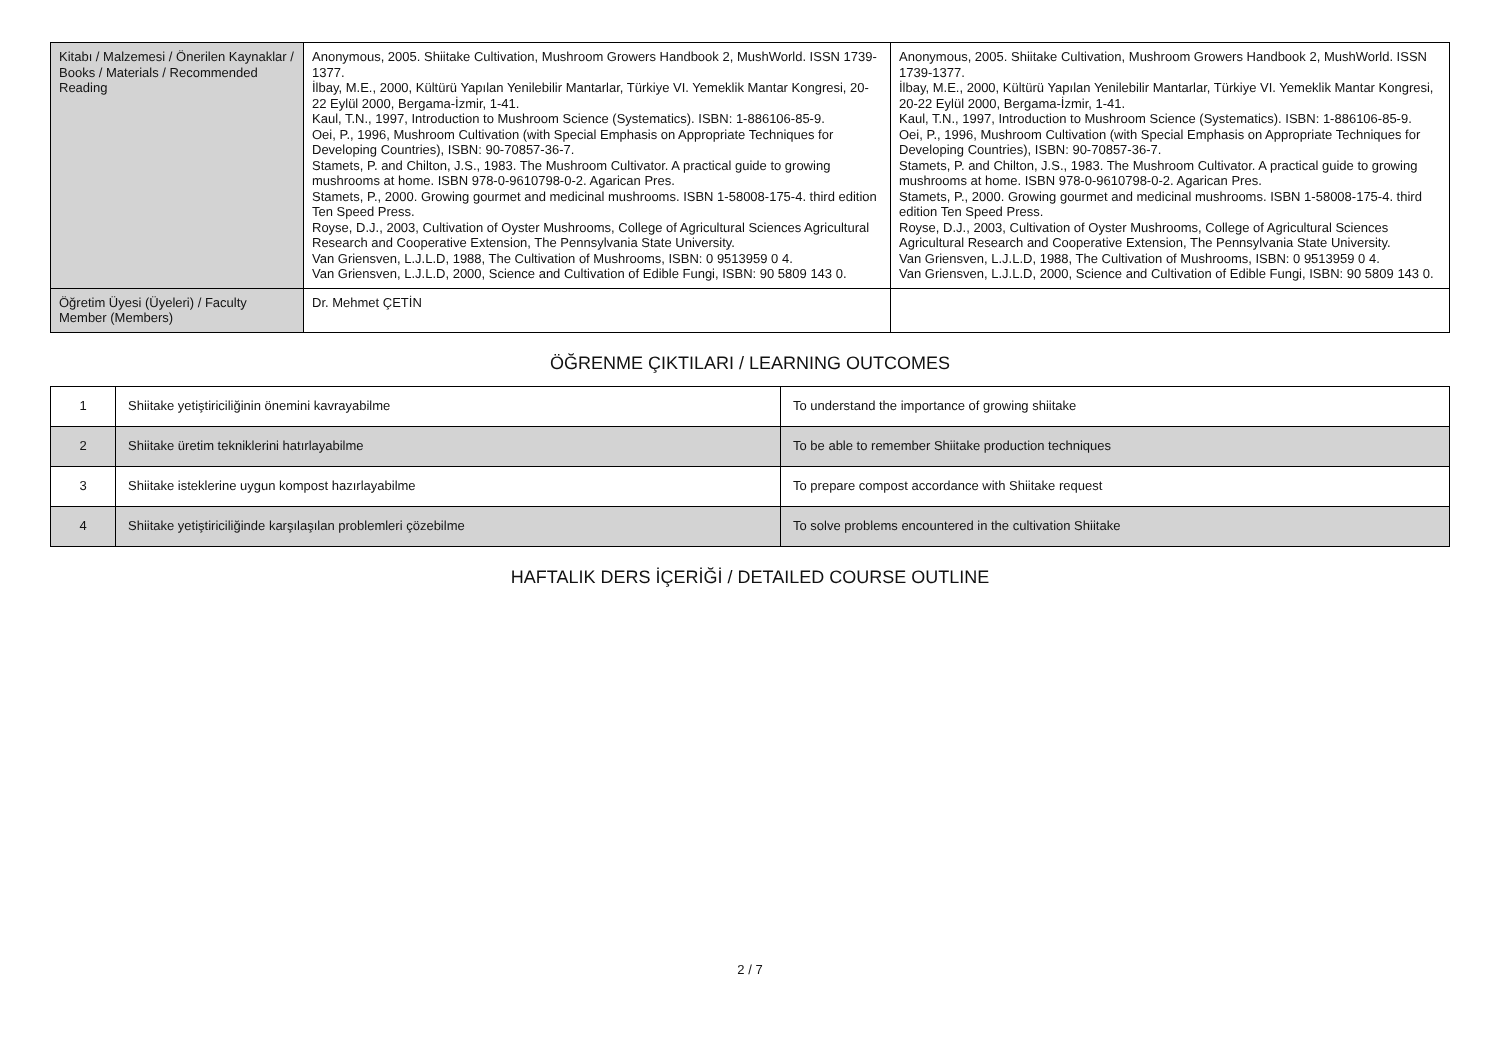| Kitabı / Malzemesi / Önerilen Kaynaklar / Books / Materials / Recommended Reading | Anonymous, 2005. Shiitake Cultivation, Mushroom Growers Handbook 2, MushWorld. ISSN 1739-1377. İlbay, M.E., 2000, Kültürü Yapılan Yenilebilir Mantarlar, Türkiye VI. Yemeklik Mantar Kongresi, 20-22 Eylül 2000, Bergama-İzmir, 1-41. Kaul, T.N., 1997, Introduction to Mushroom Science (Systematics). ISBN: 1-886106-85-9. Oei, P., 1996, Mushroom Cultivation (with Special Emphasis on Appropriate Techniques for Developing Countries), ISBN: 90-70857-36-7. Stamets, P. and Chilton, J.S., 1983. The Mushroom Cultivator. A practical guide to growing mushrooms at home. ISBN 978-0-9610798-0-2. Agarican Pres. Stamets, P., 2000. Growing gourmet and medicinal mushrooms. ISBN 1-58008-175-4. third edition Ten Speed Press. Royse, D.J., 2003, Cultivation of Oyster Mushrooms, College of Agricultural Sciences Agricultural Research and Cooperative Extension, The Pennsylvania State University. Van Griensven, L.J.L.D, 1988, The Cultivation of Mushrooms, ISBN: 0 9513959 0 4. Van Griensven, L.J.L.D, 2000, Science and Cultivation of Edible Fungi, ISBN: 90 5809 143 0. | Anonymous, 2005. Shiitake Cultivation, Mushroom Growers Handbook 2, MushWorld. ISSN 1739-1377. İlbay, M.E., 2000, Kültürü Yapılan Yenilebilir Mantarlar, Türkiye VI. Yemeklik Mantar Kongresi, 20-22 Eylül 2000, Bergama-İzmir, 1-41. Kaul, T.N., 1997, Introduction to Mushroom Science (Systematics). ISBN: 1-886106-85-9. Oei, P., 1996, Mushroom Cultivation (with Special Emphasis on Appropriate Techniques for Developing Countries), ISBN: 90-70857-36-7. Stamets, P. and Chilton, J.S., 1983. The Mushroom Cultivator. A practical guide to growing mushrooms at home. ISBN 978-0-9610798-0-2. Agarican Pres. Stamets, P., 2000. Growing gourmet and medicinal mushrooms. ISBN 1-58008-175-4. third edition Ten Speed Press. Royse, D.J., 2003, Cultivation of Oyster Mushrooms, College of Agricultural Sciences Agricultural Research and Cooperative Extension, The Pennsylvania State University. Van Griensven, L.J.L.D, 1988, The Cultivation of Mushrooms, ISBN: 0 9513959 0 4. Van Griensven, L.J.L.D, 2000, Science and Cultivation of Edible Fungi, ISBN: 90 5809 143 0. |
| Öğretim Üyesi (Üyeleri) / Faculty Member (Members) | Dr. Mehmet ÇETİN | |
ÖĞRENME ÇIKTILARI / LEARNING OUTCOMES
| 1 | Shiitake yetiştiriciliğinin önemini kavrayabilme | To understand the importance of growing shiitake |
| 2 | Shiitake üretim tekniklerini hatırlayabilme | To be able to remember Shiitake production techniques |
| 3 | Shiitake isteklerine uygun kompost hazırlayabilme | To prepare compost accordance with Shiitake request |
| 4 | Shiitake yetiştiriciliğinde karşılaşılan problemleri çözebilme | To solve problems encountered in the cultivation Shiitake |
HAFTALIK DERS İÇERİĞİ / DETAILED COURSE OUTLINE
2 / 7